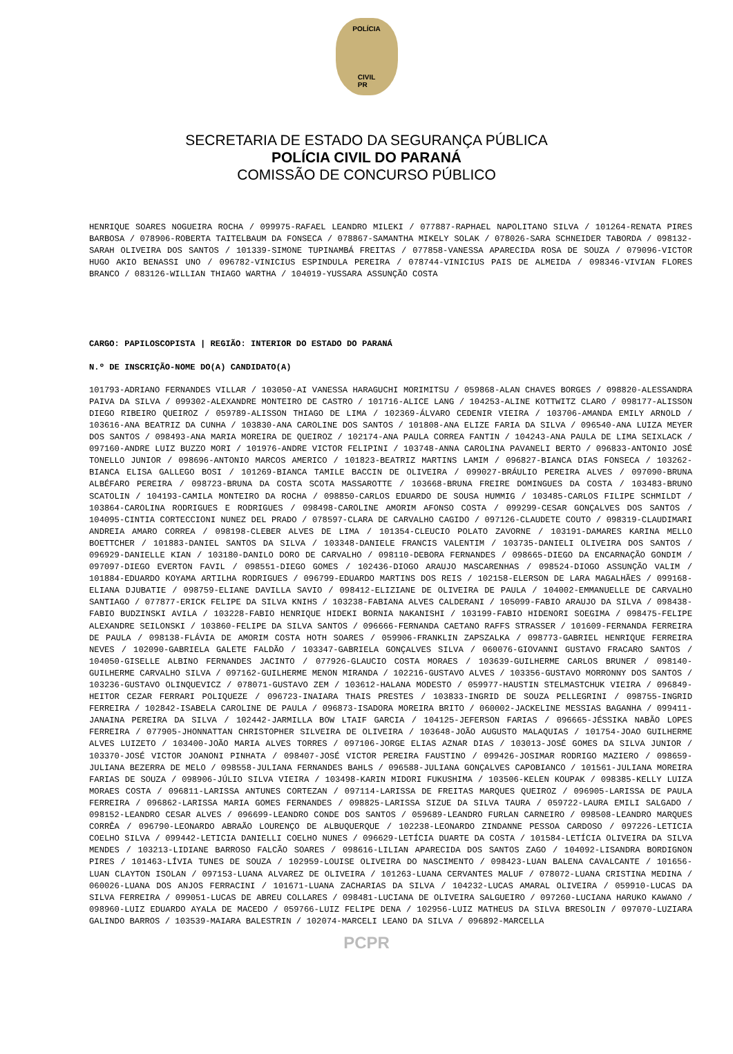POLÍCIA
CIVIL
PR
SECRETARIA DE ESTADO DA SEGURANÇA PÚBLICA
POLÍCIA CIVIL DO PARANÁ
COMISSÃO DE CONCURSO PÚBLICO
HENRIQUE SOARES NOGUEIRA ROCHA / 099975-RAFAEL LEANDRO MILEKI / 077887-RAPHAEL NAPOLITANO SILVA / 101264-RENATA PIRES BARBOSA / 078906-ROBERTA TAITELBAUM DA FONSECA / 078867-SAMANTHA MIKELY SOLAK / 078026-SARA SCHNEIDER TABORDA / 098132-SARAH OLIVEIRA DOS SANTOS / 101339-SIMONE TUPINAMBÁ FREITAS / 077858-VANESSA APARECIDA ROSA DE SOUZA / 079096-VICTOR HUGO AKIO BENASSI UNO / 096782-VINICIUS ESPINDULA PEREIRA / 078744-VINICIUS PAIS DE ALMEIDA / 098346-VIVIAN FLORES BRANCO / 083126-WILLIAN THIAGO WARTHA / 104019-YUSSARA ASSUNÇÃO COSTA
CARGO: PAPILOSCOPISTA | REGIÃO: INTERIOR DO ESTADO DO PARANÁ
N.º DE INSCRIÇÃO-NOME DO(A) CANDIDATO(A)
101793-ADRIANO FERNANDES VILLAR / 103050-AI VANESSA HARAGUCHI MORIMITSU / 059868-ALAN CHAVES BORGES / 098820-ALESSANDRA PAIVA DA SILVA / 099302-ALEXANDRE MONTEIRO DE CASTRO / 101716-ALICE LANG / 104253-ALINE KOTTWITZ CLARO / 098177-ALISSON DIEGO RIBEIRO QUEIROZ / 059789-ALISSON THIAGO DE LIMA / 102369-ÁLVARO CEDENIR VIEIRA / 103706-AMANDA EMILY ARNOLD / 103616-ANA BEATRIZ DA CUNHA / 103830-ANA CAROLINE DOS SANTOS / 101808-ANA ELIZE FARIA DA SILVA / 096540-ANA LUIZA MEYER DOS SANTOS / 098493-ANA MARIA MOREIRA DE QUEIROZ / 102174-ANA PAULA CORREA FANTIN / 104243-ANA PAULA DE LIMA SEIXLACK / 097160-ANDRE LUIZ BUZZO MORI / 101976-ANDRE VICTOR FELIPINI / 103748-ANNA CAROLINA PAVANELI BERTO / 096833-ANTONIO JOSÉ TONELLO JUNIOR / 098696-ANTONIO MARCOS AMERICO / 101823-BEATRIZ MARTINS LAMIM / 096827-BIANCA DIAS FONSECA / 103262-BIANCA ELISA GALLEGO BOSI / 101269-BIANCA TAMILE BACCIN DE OLIVEIRA / 099027-BRÁULIO PEREIRA ALVES / 097090-BRUNA ALBÉFARO PEREIRA / 098723-BRUNA DA COSTA SCOTA MASSAROTTE / 103668-BRUNA FREIRE DOMINGUES DA COSTA / 103483-BRUNO SCATOLIN / 104193-CAMILA MONTEIRO DA ROCHA / 098850-CARLOS EDUARDO DE SOUSA HUMMIG / 103485-CARLOS FILIPE SCHMILDT / 103864-CAROLINA RODRIGUES E RODRIGUES / 098498-CAROLINE AMORIM AFONSO COSTA / 099299-CESAR GONÇALVES DOS SANTOS / 104095-CINTIA CORTECCIONI NUNEZ DEL PRADO / 078597-CLARA DE CARVALHO CAGIDO / 097126-CLAUDETE COUTO / 098319-CLAUDIMARI ANDREIA AMARO CORREA / 098198-CLEBER ALVES DE LIMA / 101354-CLEUCIO POLATO ZAVORNE / 103191-DAMARES KARINA MELLO BOETTCHER / 101883-DANIEL SANTOS DA SILVA / 103348-DANIELE FRANCIS VALENTIM / 103735-DANIELI OLIVEIRA DOS SANTOS / 096929-DANIELLE KIAN / 103180-DANILO DORO DE CARVALHO / 098110-DEBORA FERNANDES / 098665-DIEGO DA ENCARNAÇÃO GONDIM / 097097-DIEGO EVERTON FAVIL / 098551-DIEGO GOMES / 102436-DIOGO ARAUJO MASCARENHAS / 098524-DIOGO ASSUNÇÃO VALIM / 101884-EDUARDO KOYAMA ARTILHA RODRIGUES / 096799-EDUARDO MARTINS DOS REIS / 102158-ELERSON DE LARA MAGALHÃES / 099168-ELIANA DJUBATIE / 098759-ELIANE DAVILLA SAVIO / 098412-ELIZIANE DE OLIVEIRA DE PAULA / 104002-EMMANUELLE DE CARVALHO SANTIAGO / 077877-ERICK FELIPE DA SILVA KNIHS / 103238-FABIANA ALVES CALDERANI / 105099-FABIO ARAUJO DA SILVA / 098438-FABIO BUDZINSKI AVILA / 103228-FABIO HENRIQUE HIDEKI BORNIA NAKANISHI / 103199-FABIO HIDENORI SOEGIMA / 098475-FELIPE ALEXANDRE SEILONSKI / 103860-FELIPE DA SILVA SANTOS / 096666-FERNANDA CAETANO RAFFS STRASSER / 101609-FERNANDA FERREIRA DE PAULA / 098138-FLÁVIA DE AMORIM COSTA HOTH SOARES / 059906-FRANKLIN ZAPSZALKA / 098773-GABRIEL HENRIQUE FERREIRA NEVES / 102090-GABRIELA GALETE FALDÃO / 103347-GABRIELA GONÇALVES SILVA / 060076-GIOVANNI GUSTAVO FRACARO SANTOS / 104050-GISELLE ALBINO FERNANDES JACINTO / 077926-GLAUCIO COSTA MORAES / 103639-GUILHERME CARLOS BRUNER / 098140-GUILHERME CARVALHO SILVA / 097162-GUILHERME MENON MIRANDA / 102216-GUSTAVO ALVES / 103356-GUSTAVO MORRONNY DOS SANTOS / 103236-GUSTAVO OLINQUEVICZ / 078071-GUSTAVO ZEM / 103612-HALANA MODESTO / 059977-HAUSTIN STELMASTCHUK VIEIRA / 096849-HEITOR CEZAR FERRARI POLIQUEZE / 096723-INAIARA THAIS PRESTES / 103833-INGRID DE SOUZA PELLEGRINI / 098755-INGRID FERREIRA / 102842-ISABELA CAROLINE DE PAULA / 096873-ISADORA MOREIRA BRITO / 060002-JACKELINE MESSIAS BAGANHA / 099411-JANAINA PEREIRA DA SILVA / 102442-JARMILLA BOW LTAIF GARCIA / 104125-JEFERSON FARIAS / 096665-JÉSSIKA NABÃO LOPES FERREIRA / 077905-JHONNATTAN CHRISTOPHER SILVEIRA DE OLIVEIRA / 103648-JOÃO AUGUSTO MALAQUIAS / 101754-JOAO GUILHERME ALVES LUIZETO / 103400-JOÃO MARIA ALVES TORRES / 097106-JORGE ELIAS AZNAR DIAS / 103013-JOSÉ GOMES DA SILVA JUNIOR / 103370-JOSÉ VICTOR JOANONI PINHATA / 098407-JOSÉ VICTOR PEREIRA FAUSTINO / 099426-JOSIMAR RODRIGO MAZIERO / 098659-JULIANA BEZERRA DE MELO / 098558-JULIANA FERNANDES BAHLS / 096588-JULIANA GONÇALVES CAPOBIANCO / 101561-JULIANA MOREIRA FARIAS DE SOUZA / 098906-JÚLIO SILVA VIEIRA / 103498-KARIN MIDORI FUKUSHIMA / 103506-KELEN KOUPAK / 098385-KELLY LUIZA MORAES COSTA / 096811-LARISSA ANTUNES CORTEZAN / 097114-LARISSA DE FREITAS MARQUES QUEIROZ / 096905-LARISSA DE PAULA FERREIRA / 096862-LARISSA MARIA GOMES FERNANDES / 098825-LARISSA SIZUE DA SILVA TAURA / 059722-LAURA EMILI SALGADO / 098152-LEANDRO CESAR ALVES / 096699-LEANDRO CONDE DOS SANTOS / 059689-LEANDRO FURLAN CARNEIRO / 098508-LEANDRO MARQUES CORRÊA / 096790-LEONARDO ABRAÃO LOURENÇO DE ALBUQUERQUE / 102238-LEONARDO ZINDANNE PESSOA CARDOSO / 097226-LETICIA COELHO SILVA / 099442-LETICIA DANIELLI COELHO NUNES / 096629-LETÍCIA DUARTE DA COSTA / 101584-LETÍCIA OLIVEIRA DA SILVA MENDES / 103213-LIDIANE BARROSO FALCÃO SOARES / 098616-LILIAN APARECIDA DOS SANTOS ZAGO / 104092-LISANDRA BORDIGNON PIRES / 101463-LÍVIA TUNES DE SOUZA / 102959-LOUISE OLIVEIRA DO NASCIMENTO / 098423-LUAN BALENA CAVALCANTE / 101656-LUAN CLAYTON ISOLAN / 097153-LUANA ALVAREZ DE OLIVEIRA / 101263-LUANA CERVANTES MALUF / 078072-LUANA CRISTINA MEDINA / 060026-LUANA DOS ANJOS FERRACINI / 101671-LUANA ZACHARIAS DA SILVA / 104232-LUCAS AMARAL OLIVEIRA / 059910-LUCAS DA SILVA FERREIRA / 099051-LUCAS DE ABREU COLLARES / 098481-LUCIANA DE OLIVEIRA SALGUEIRO / 097260-LUCIANA HARUKO KAWANO / 098960-LUIZ EDUARDO AYALA DE MACEDO / 059766-LUIZ FELIPE DENA / 102956-LUIZ MATHEUS DA SILVA BRESOLIN / 097070-LUZIARA GALINDO BARROS / 103539-MAIARA BALESTRIN / 102074-MARCELI LEANO DA SILVA / 096892-MARCELLA
PCPR